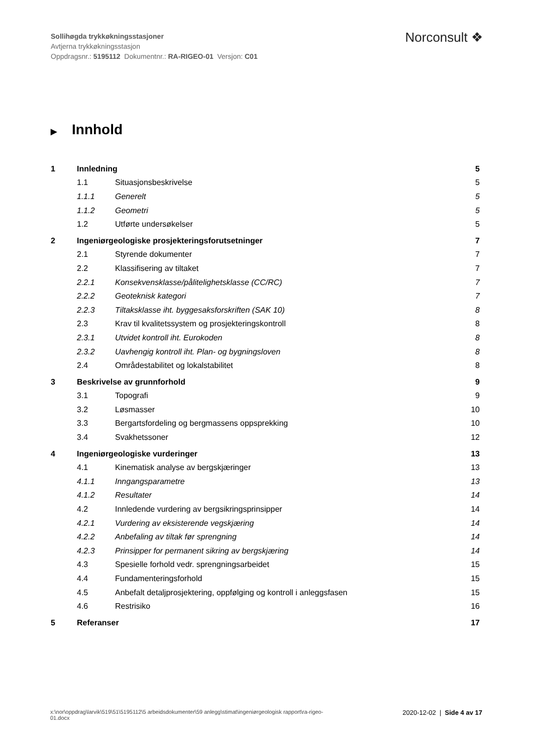Sollihøgda trykkøkningsstasjoner
Avtjerna trykkøkningsstasjon
Oppdragsnr.: 5195112 Dokumentnr.: RA-RIGEO-01 Versjon: C01
Norconsult ❖
▶ Innhold
1 Innledning 5
1.1 Situasjonsbeskrivelse 5
1.1.1 Generelt 5
1.1.2 Geometri 5
1.2 Utførte undersøkelser 5
2 Ingeniørgeologiske prosjekteringsforutsetninger 7
2.1 Styrende dokumenter 7
2.2 Klassifisering av tiltaket 7
2.2.1 Konsekvensklasse/pålitelighetsklasse (CC/RC) 7
2.2.2 Geoteknisk kategori 7
2.2.3 Tiltaksklasse iht. byggesaksforskriften (SAK 10) 8
2.3 Krav til kvalitetssystem og prosjekteringskontroll 8
2.3.1 Utvidet kontroll iht. Eurokoden 8
2.3.2 Uavhengig kontroll iht. Plan- og bygningsloven 8
2.4 Områdestabilitet og lokalstabilitet 8
3 Beskrivelse av grunnforhold 9
3.1 Topografi 9
3.2 Løsmasser 10
3.3 Bergartsfordeling og bergmassens oppsprekking 10
3.4 Svakhetssoner 12
4 Ingeniørgeologiske vurderinger 13
4.1 Kinematisk analyse av bergskjæringer 13
4.1.1 Inngangsparametre 13
4.1.2 Resultater 14
4.2 Innledende vurdering av bergsikringsprinsipper 14
4.2.1 Vurdering av eksisterende vegskjæring 14
4.2.2 Anbefaling av tiltak før sprengning 14
4.2.3 Prinsipper for permanent sikring av bergskjæring 14
4.3 Spesielle forhold vedr. sprengningsarbeidet 15
4.4 Fundamenteringsforhold 15
4.5 Anbefalt detaljprosjektering, oppfølging og kontroll i anleggsfasen 15
4.6 Restrisiko 16
5 Referanser 17
x:\nor\oppdrag\larvik\519\51\5195112\5 arbeidsdokumenter\59 anlegg\stimat\ingeniørgeologisk rapport\ra-rigeo-
01.docx
2020-12-02 | Side 4 av 17